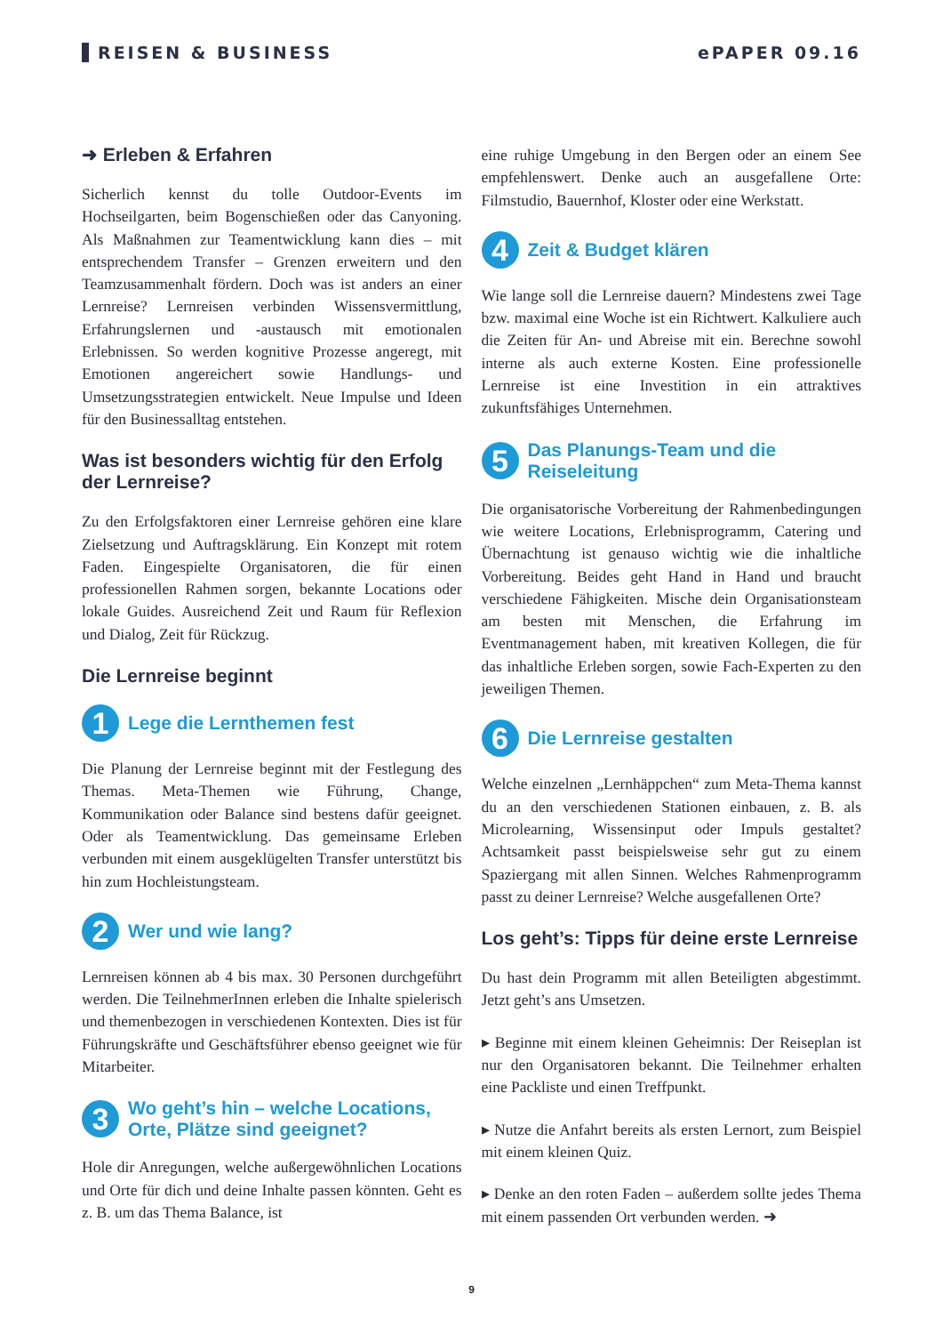REISEN & BUSINESS ePAPER 09.16
➜ Erleben & Erfahren
Sicherlich kennst du tolle Outdoor-Events im Hochseilgarten, beim Bogenschießen oder das Canyoning. Als Maßnahmen zur Teamentwicklung kann dies – mit entsprechendem Transfer – Grenzen erweitern und den Teamzusammenhalt fördern. Doch was ist anders an einer Lernreise? Lernreisen verbinden Wissensvermittlung, Erfahrungslernen und -austausch mit emotionalen Erlebnissen. So werden kognitive Prozesse angeregt, mit Emotionen angereichert sowie Handlungs- und Umsetzungsstrategien entwickelt. Neue Impulse und Ideen für den Businessalltag entstehen.
Was ist besonders wichtig für den Erfolg der Lernreise?
Zu den Erfolgsfaktoren einer Lernreise gehören eine klare Zielsetzung und Auftragsklärung. Ein Konzept mit rotem Faden. Eingespielte Organisatoren, die für einen professionellen Rahmen sorgen, bekannte Locations oder lokale Guides. Ausreichend Zeit und Raum für Reflexion und Dialog, Zeit für Rückzug.
Die Lernreise beginnt
1 Lege die Lernthemen fest
Die Planung der Lernreise beginnt mit der Festlegung des Themas. Meta-Themen wie Führung, Change, Kommunikation oder Balance sind bestens dafür geeignet. Oder als Teamentwicklung. Das gemeinsame Erleben verbunden mit einem ausgeklügelten Transfer unterstützt bis hin zum Hochleistungsteam.
2 Wer und wie lang?
Lernreisen können ab 4 bis max. 30 Personen durchgeführt werden. Die TeilnehmerInnen erleben die Inhalte spielerisch und themenbezogen in verschiedenen Kontexten. Dies ist für Führungskräfte und Geschäftsführer ebenso geeignet wie für Mitarbeiter.
3 Wo geht’s hin – welche Locations, Orte, Plätze sind geeignet?
Hole dir Anregungen, welche außergewöhnlichen Locations und Orte für dich und deine Inhalte passen könnten. Geht es z. B. um das Thema Balance, ist
eine ruhige Umgebung in den Bergen oder an einem See empfehlenswert. Denke auch an ausgefallene Orte: Filmstudio, Bauernhof, Kloster oder eine Werkstatt.
4 Zeit & Budget klären
Wie lange soll die Lernreise dauern? Mindestens zwei Tage bzw. maximal eine Woche ist ein Richtwert. Kalkuliere auch die Zeiten für An- und Abreise mit ein. Berechne sowohl interne als auch externe Kosten. Eine professionelle Lernreise ist eine Investition in ein attraktives zukunftsfähiges Unternehmen.
5 Das Planungs-Team und die Reiseleitung
Die organisatorische Vorbereitung der Rahmenbedingungen wie weitere Locations, Erlebnisprogramm, Catering und Übernachtung ist genauso wichtig wie die inhaltliche Vorbereitung. Beides geht Hand in Hand und braucht verschiedene Fähigkeiten. Mische dein Organisationsteam am besten mit Menschen, die Erfahrung im Eventmanagement haben, mit kreativen Kollegen, die für das inhaltliche Erleben sorgen, sowie Fach-Experten zu den jeweiligen Themen.
6 Die Lernreise gestalten
Welche einzelnen „Lernhäppchen“ zum Meta-Thema kannst du an den verschiedenen Stationen einbauen, z. B. als Microlearning, Wissensinput oder Impuls gestaltet? Achtsamkeit passt beispielsweise sehr gut zu einem Spaziergang mit allen Sinnen. Welches Rahmenprogramm passt zu deiner Lernreise? Welche ausgefallenen Orte?
Los geht’s: Tipps für deine erste Lernreise
Du hast dein Programm mit allen Beteiligten abgestimmt. Jetzt geht’s ans Umsetzen.
▸ Beginne mit einem kleinen Geheimnis: Der Reiseplan ist nur den Organisatoren bekannt. Die Teilnehmer erhalten eine Packliste und einen Treffpunkt.
▸ Nutze die Anfahrt bereits als ersten Lernort, zum Beispiel mit einem kleinen Quiz.
▸ Denke an den roten Faden – außerdem sollte jedes Thema mit einem passenden Ort verbunden werden. ➜
9